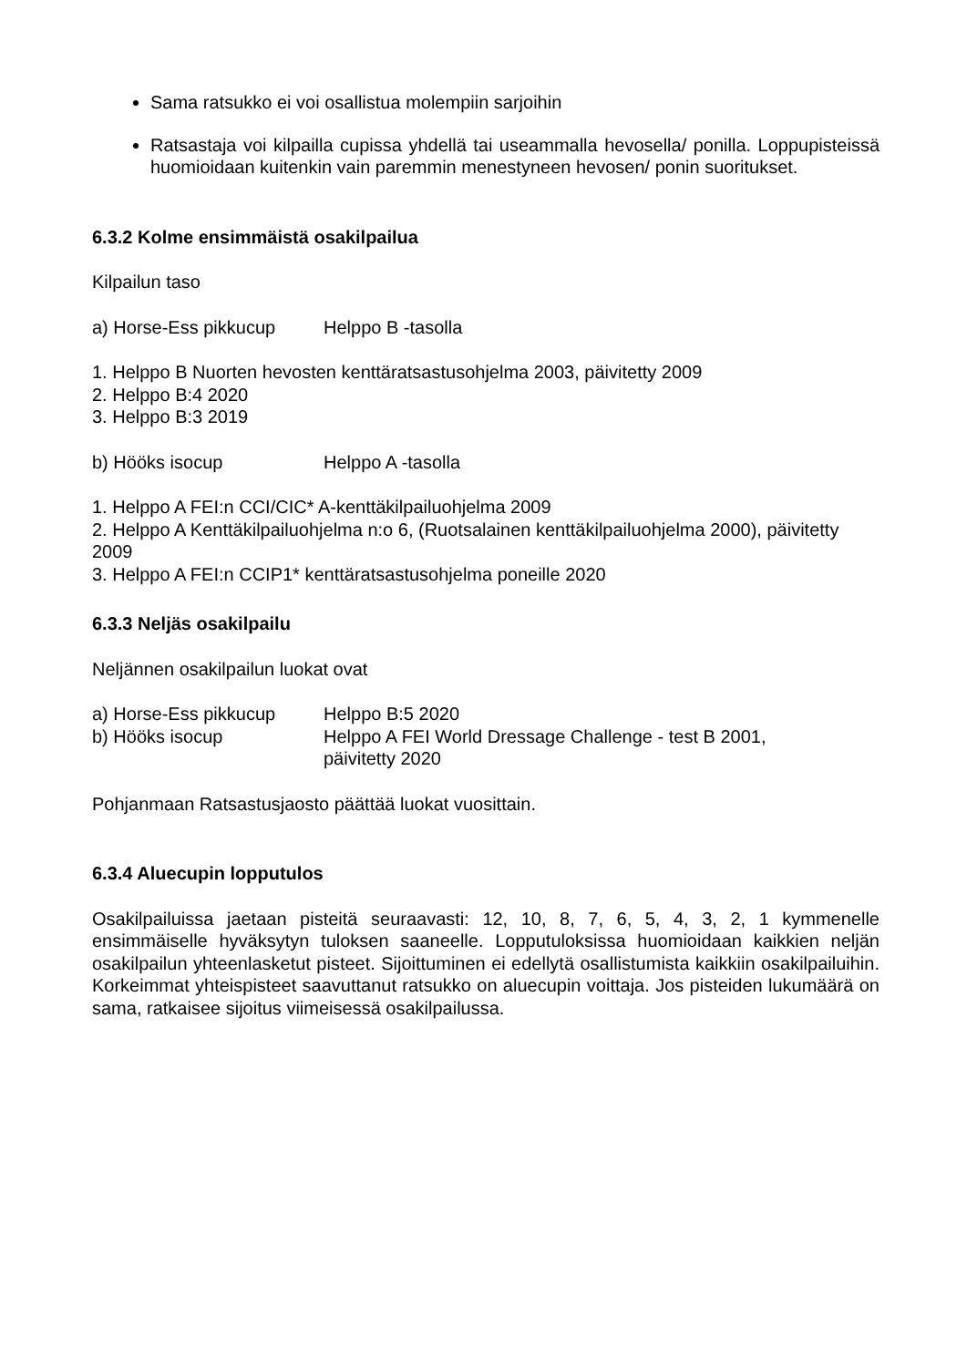Sama ratsukko ei voi osallistua molempiin sarjoihin
Ratsastaja voi kilpailla cupissa yhdellä tai useammalla hevosella/ ponilla. Loppupisteissä huomioidaan kuitenkin vain paremmin menestyneen hevosen/ ponin suoritukset.
6.3.2 Kolme ensimmäistä osakilpailua
Kilpailun taso
a) Horse-Ess pikkucup Helppo B -tasolla
1. Helppo B Nuorten hevosten kenttäratsastusohjelma 2003, päivitetty 2009
2. Helppo B:4 2020
3. Helppo B:3 2019
b) Hööks isocup Helppo A -tasolla
1. Helppo A FEI:n CCI/CIC* A-kenttäkilpailuohjelma 2009
2. Helppo A Kenttäkilpailuohjelma n:o 6, (Ruotsalainen kenttäkilpailuohjelma 2000), päivitetty 2009
3. Helppo A FEI:n CCIP1* kenttäratsastusohjelma poneille 2020
6.3.3 Neljäs osakilpailu
Neljännen osakilpailun luokat ovat
a) Horse-Ess pikkucup Helppo B:5 2020
b) Hööks isocup Helppo A FEI World Dressage Challenge - test B 2001,
päivitetty 2020
Pohjanmaan Ratsastusjaosto päättää luokat vuosittain.
6.3.4 Aluecupin lopputulos
Osakilpailuissa jaetaan pisteitä seuraavasti: 12, 10, 8, 7, 6, 5, 4, 3, 2, 1 kymmenelle ensimmäiselle hyväksytyn tuloksen saaneelle. Lopputuloksissa huomioidaan kaikkien neljän osakilpailun yhteenlasketut pisteet. Sijoittuminen ei edellytä osallistumista kaikkiin osakilpailuihin. Korkeimmat yhteispisteet saavuttanut ratsukko on aluecupin voittaja. Jos pisteiden lukumäärä on sama, ratkaisee sijoitus viimeisessä osakilpailussa.